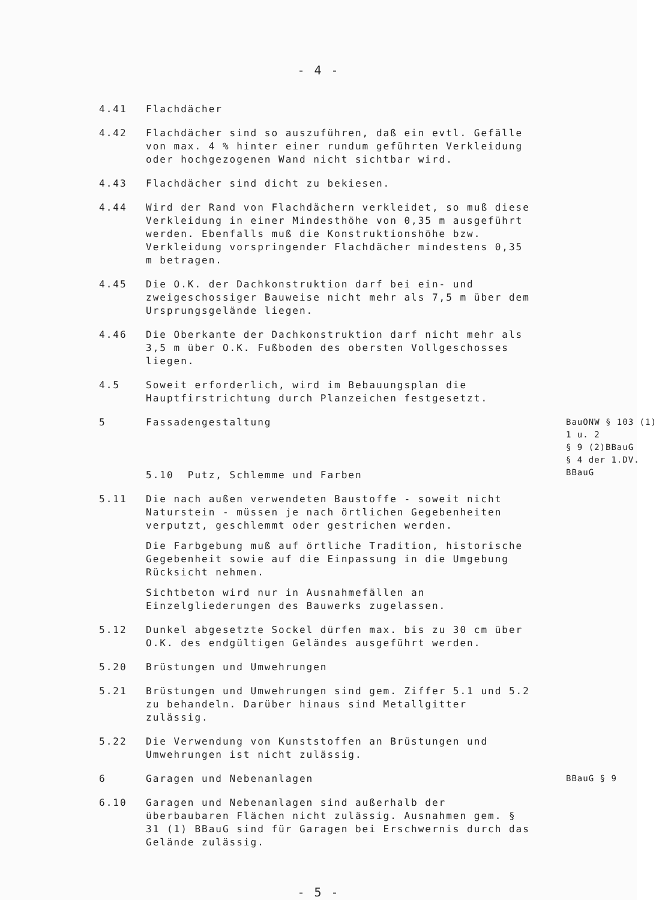- 4 -
4.41 Flachdächer
4.42 Flachdächer sind so auszuführen, daß ein evtl. Gefälle von max. 4 % hinter einer rundum geführten Verkleidung oder hochgezogenen Wand nicht sichtbar wird.
4.43 Flachdächer sind dicht zu bekiesen.
4.44 Wird der Rand von Flachdächern verkleidet, so muß diese Verkleidung in einer Mindesthöhe von 0,35 m ausgeführt werden. Ebenfalls muß die Konstruktionshöhe bzw. Verkleidung vorspringender Flachdächer mindestens 0,35 m betragen.
4.45 Die O.K. der Dachkonstruktion darf bei ein- und zweigeschossiger Bauweise nicht mehr als 7,5 m über dem Ursprungsgelände liegen.
4.46 Die Oberkante der Dachkonstruktion darf nicht mehr als 3,5 m über O.K. Fußboden des obersten Vollgeschosses liegen.
4.5 Soweit erforderlich, wird im Bebauungsplan die Hauptfirstrichtung durch Planzeichen festgesetzt.
5 Fassadengestaltung
5.10 Putz, Schlemme und Farben
BauONW § 103 (1) 1 u. 2
§ 9 (2)BBauG
§ 4 der 1.DV. BBauG
5.11 Die nach außen verwendeten Baustoffe - soweit nicht Naturstein - müssen je nach örtlichen Gegebenheiten verputzt, geschlemmt oder gestrichen werden.
Die Farbgebung muß auf örtliche Tradition, historische Gegebenheit sowie auf die Einpassung in die Umgebung Rücksicht nehmen.
Sichtbeton wird nur in Ausnahmefällen an Einzelgliederungen des Bauwerks zugelassen.
5.12 Dunkel abgesetzte Sockel dürfen max. bis zu 30 cm über O.K. des endgültigen Geländes ausgeführt werden.
5.20 Brüstungen und Umwehrungen
5.21 Brüstungen und Umwehrungen sind gem. Ziffer 5.1 und 5.2 zu behandeln. Darüber hinaus sind Metallgitter zulässig.
5.22 Die Verwendung von Kunststoffen an Brüstungen und Umwehrungen ist nicht zulässig.
6 Garagen und Nebenanlagen
BBauG § 9
6.10 Garagen und Nebenanlagen sind außerhalb der überbaubaren Flächen nicht zulässig. Ausnahmen gem. § 31 (1) BBauG sind für Garagen bei Erschwernis durch das Gelände zulässig.
- 5 -